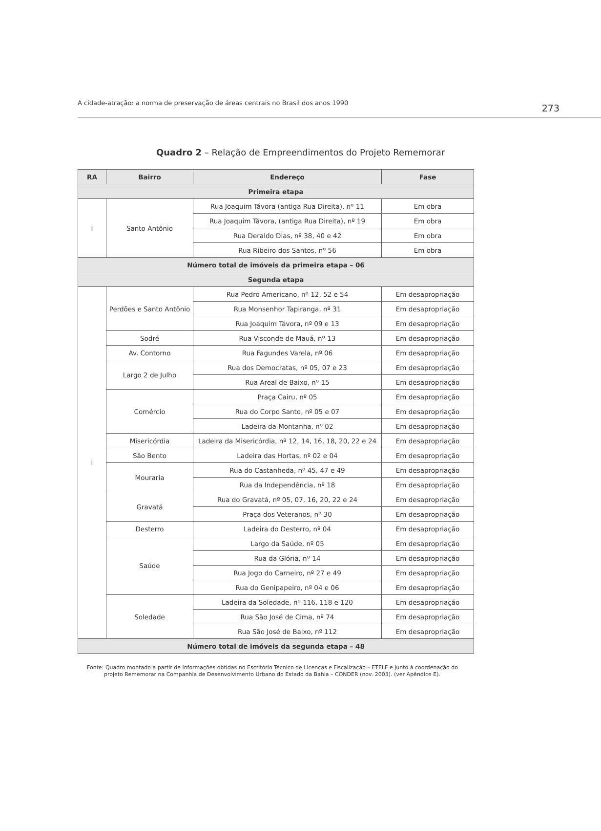A cidade-atração: a norma de preservação de áreas centrais no Brasil dos anos 1990 273
Quadro 2 – Relação de Empreendimentos do Projeto Rememorar
| RA | Bairro | Endereço | Fase |
| --- | --- | --- | --- |
| Primeira etapa | | | |
| I | Santo Antônio | Rua Joaquim Távora (antiga Rua Direita), nº 11 | Em obra |
| | | Rua Joaquim Távora, (antiga Rua Direita), nº 19 | Em obra |
| | | Rua Deraldo Dias, nº 38, 40 e 42 | Em obra |
| | | Rua Ribeiro dos Santos, nº 56 | Em obra |
| Número total de imóveis da primeira etapa – 06 | | | |
| Segunda etapa | | | |
| i | Perdões e Santo Antônio | Rua Pedro Americano, nº 12, 52 e 54 | Em desapropriação |
| | | Rua Monsenhor Tapiranga, nº 31 | Em desapropriação |
| | | Rua Joaquim Távora, nº 09 e 13 | Em desapropriação |
| | Sodré | Rua Visconde de Mauá, nº 13 | Em desapropriação |
| | Av. Contorno | Rua Fagundes Varela, nº 06 | Em desapropriação |
| | Largo 2 de Julho | Rua dos Democratas, nº 05, 07 e 23 | Em desapropriação |
| | | Rua Areal de Baixo, nº 15 | Em desapropriação |
| | Comércio | Praça Cairu, nº 05 | Em desapropriação |
| | | Rua do Corpo Santo, nº 05 e 07 | Em desapropriação |
| | | Ladeira da Montanha, nº 02 | Em desapropriação |
| | Misericórdia | Ladeira da Misericórdia, nº 12, 14, 16, 18, 20, 22 e 24 | Em desapropriação |
| | São Bento | Ladeira das Hortas, nº 02 e 04 | Em desapropriação |
| | Mouraria | Rua do Castanheda, nº 45, 47 e 49 | Em desapropriação |
| | | Rua da Independência, nº 18 | Em desapropriação |
| | Gravatá | Rua do Gravatá, nº 05, 07, 16, 20, 22 e 24 | Em desapropriação |
| | | Praça dos Veteranos, nº 30 | Em desapropriação |
| | Desterro | Ladeira do Desterro, nº 04 | Em desapropriação |
| | Saúde | Largo da Saúde, nº 05 | Em desapropriação |
| | | Rua da Glória, nº 14 | Em desapropriação |
| | | Rua Jogo do Carneiro, nº 27 e 49 | Em desapropriação |
| | | Rua do Genipapeiro, nº 04 e 06 | Em desapropriação |
| | Soledade | Ladeira da Soledade, nº 116, 118 e 120 | Em desapropriação |
| | | Rua São José de Cima, nº 74 | Em desapropriação |
| | | Rua São José de Baixo, nº 112 | Em desapropriação |
| Número total de imóveis da segunda etapa – 48 | | | |
Fonte: Quadro montado a partir de informações obtidas no Escritório Técnico de Licenças e Fiscalização – ETELF e junto à coordenação do
projeto Rememorar na Companhia de Desenvolvimento Urbano do Estado da Bahia – CONDER (nov. 2003). (ver Apêndice E).